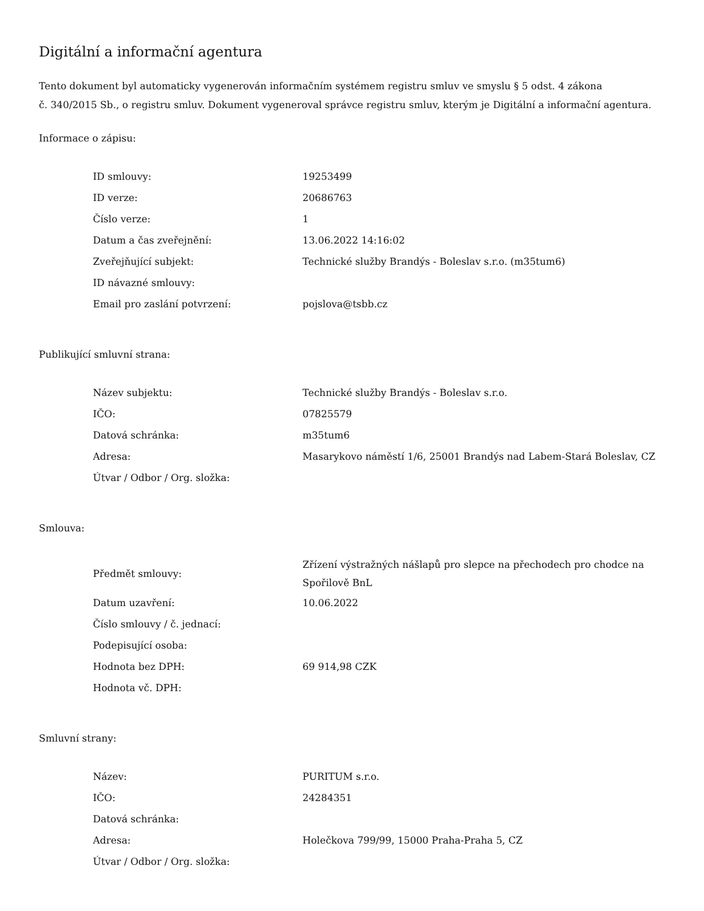Digitální a informační agentura
Tento dokument byl automaticky vygenerován informačním systémem registru smluv ve smyslu § 5 odst. 4 zákona
č. 340/2015 Sb., o registru smluv. Dokument vygeneroval správce registru smluv, kterým je Digitální a informační agentura.
Informace o zápisu:
| ID smlouvy: | 19253499 |
| ID verze: | 20686763 |
| Číslo verze: | 1 |
| Datum a čas zveřejnění: | 13.06.2022 14:16:02 |
| Zveřejňující subjekt: | Technické služby Brandýs - Boleslav s.r.o. (m35tum6) |
| ID návazné smlouvy: | |
| Email pro zaslání potvrzení: | pojslova@tsbb.cz |
Publikující smluvní strana:
| Název subjektu: | Technické služby Brandýs - Boleslav s.r.o. |
| IČO: | 07825579 |
| Datová schránka: | m35tum6 |
| Adresa: | Masarykovo náměstí 1/6, 25001 Brandýs nad Labem-Stará Boleslav, CZ |
| Útvar / Odbor / Org. složka: | |
Smlouva:
| Předmět smlouvy: | Zřízení výstražných nášlapů pro slepce na přechodech pro chodce na Spořilově BnL |
| Datum uzavření: | 10.06.2022 |
| Číslo smlouvy / č. jednací: | |
| Podepisující osoba: | |
| Hodnota bez DPH: | 69 914,98 CZK |
| Hodnota vč. DPH: | |
Smluvní strany:
| Název: | PURITUM s.r.o. |
| IČO: | 24284351 |
| Datová schránka: | |
| Adresa: | Holečkova 799/99, 15000 Praha-Praha 5, CZ |
| Útvar / Odbor / Org. složka: | |